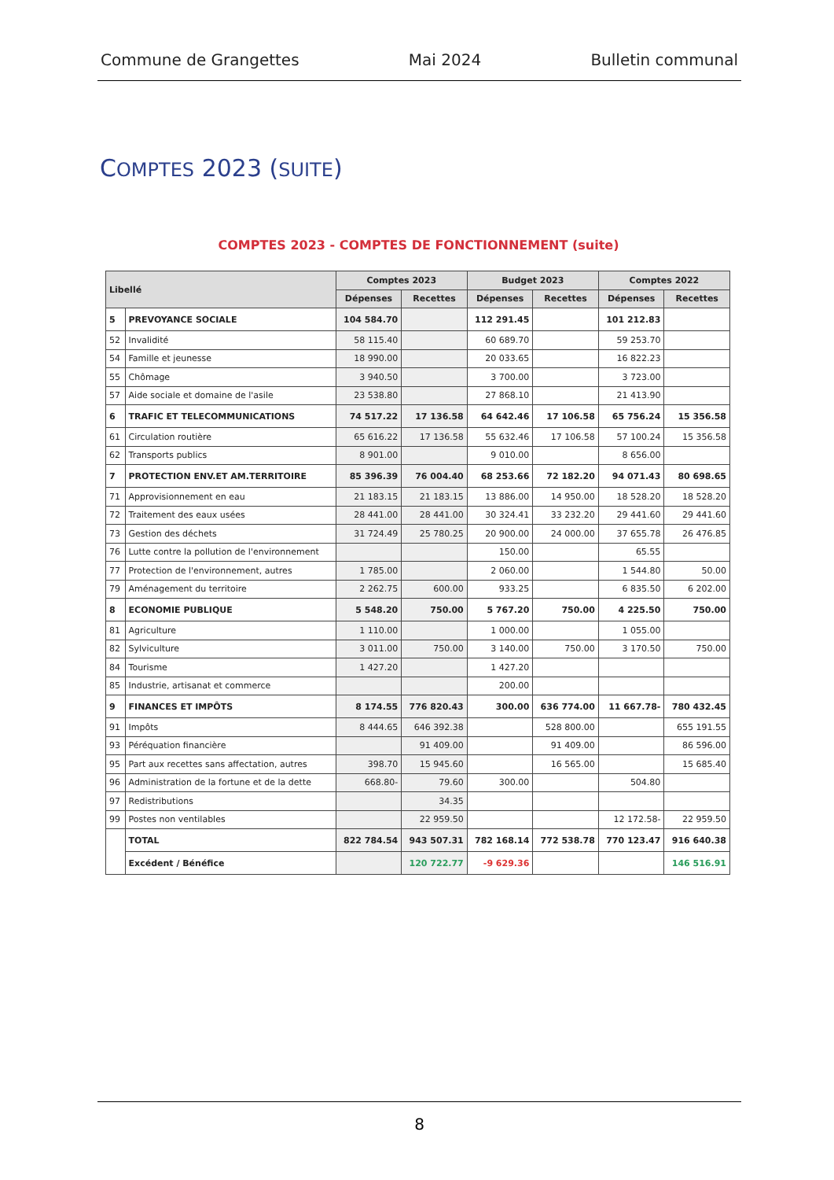Commune de Grangettes Mai 2024 Bulletin communal
COMPTES 2023 (SUITE)
COMPTES 2023 - COMPTES DE FONCTIONNEMENT (suite)
| Libellé | | Comptes 2023 | | Budget 2023 | | Comptes 2022 | |
| --- | --- | --- | --- | --- | --- | --- | --- |
| | | Dépenses | Recettes | Dépenses | Recettes | Dépenses | Recettes |
| 5 | PREVOYANCE SOCIALE | 104 584.70 | | 112 291.45 | | 101 212.83 | |
| 52 | Invalidité | 58 115.40 | | 60 689.70 | | 59 253.70 | |
| 54 | Famille et jeunesse | 18 990.00 | | 20 033.65 | | 16 822.23 | |
| 55 | Chômage | 3 940.50 | | 3 700.00 | | 3 723.00 | |
| 57 | Aide sociale et domaine de l'asile | 23 538.80 | | 27 868.10 | | 21 413.90 | |
| 6 | TRAFIC ET TELECOMMUNICATIONS | 74 517.22 | 17 136.58 | 64 642.46 | 17 106.58 | 65 756.24 | 15 356.58 |
| 61 | Circulation routière | 65 616.22 | 17 136.58 | 55 632.46 | 17 106.58 | 57 100.24 | 15 356.58 |
| 62 | Transports publics | 8 901.00 | | 9 010.00 | | 8 656.00 | |
| 7 | PROTECTION ENV.ET AM.TERRITOIRE | 85 396.39 | 76 004.40 | 68 253.66 | 72 182.20 | 94 071.43 | 80 698.65 |
| 71 | Approvisionnement en eau | 21 183.15 | 21 183.15 | 13 886.00 | 14 950.00 | 18 528.20 | 18 528.20 |
| 72 | Traitement des eaux usées | 28 441.00 | 28 441.00 | 30 324.41 | 33 232.20 | 29 441.60 | 29 441.60 |
| 73 | Gestion des déchets | 31 724.49 | 25 780.25 | 20 900.00 | 24 000.00 | 37 655.78 | 26 476.85 |
| 76 | Lutte contre la pollution de l'environnement | | | 150.00 | | 65.55 | |
| 77 | Protection de l'environnement, autres | 1 785.00 | | 2 060.00 | | 1 544.80 | 50.00 |
| 79 | Aménagement du territoire | 2 262.75 | 600.00 | 933.25 | | 6 835.50 | 6 202.00 |
| 8 | ECONOMIE PUBLIQUE | 5 548.20 | 750.00 | 5 767.20 | 750.00 | 4 225.50 | 750.00 |
| 81 | Agriculture | 1 110.00 | | 1 000.00 | | 1 055.00 | |
| 82 | Sylviculture | 3 011.00 | 750.00 | 3 140.00 | 750.00 | 3 170.50 | 750.00 |
| 84 | Tourisme | 1 427.20 | | 1 427.20 | | | |
| 85 | Industrie, artisanat et commerce | | | 200.00 | | | |
| 9 | FINANCES ET IMPÔTS | 8 174.55 | 776 820.43 | 300.00 | 636 774.00 | 11 667.78- | 780 432.45 |
| 91 | Impôts | 8 444.65 | 646 392.38 | | 528 800.00 | | 655 191.55 |
| 93 | Péréquation financière | | 91 409.00 | | 91 409.00 | | 86 596.00 |
| 95 | Part aux recettes sans affectation, autres | 398.70 | 15 945.60 | | 16 565.00 | | 15 685.40 |
| 96 | Administration de la fortune et de la dette | 668.80- | 79.60 | 300.00 | | 504.80 | |
| 97 | Redistributions | | 34.35 | | | | |
| 99 | Postes non ventilables | | 22 959.50 | | | 12 172.58- | 22 959.50 |
| | TOTAL | 822 784.54 | 943 507.31 | 782 168.14 | 772 538.78 | 770 123.47 | 916 640.38 |
| | Excédent / Bénéfice | | 120 722.77 | -9 629.36 | | | 146 516.91 |
8